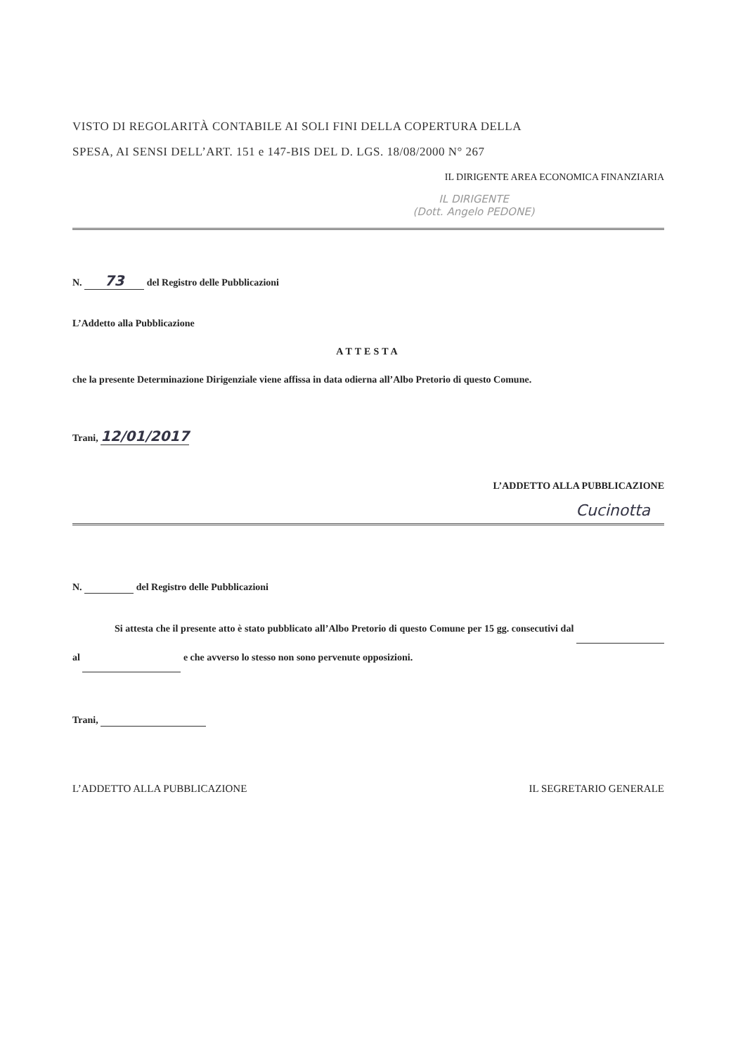VISTO DI REGOLARITÀ CONTABILE AI SOLI FINI DELLA COPERTURA DELLA
SPESA, AI SENSI DELL’ART. 151 e 147-BIS DEL D. LGS. 18/08/2000 N° 267
IL DIRIGENTE AREA ECONOMICA FINANZIARIA
IL DIRIGENTE
(Dott. Angelo PEDONE)
N. 73 del Registro delle Pubblicazioni
L’Addetto alla Pubblicazione
ATTESTA
che la presente Determinazione Dirigenziale viene affissa in data odierna all’Albo Pretorio di questo Comune.
Trani, 12/01/2017
L’ADDETTO ALLA PUBBLICAZIONE
Cucinotta
N. del Registro delle Pubblicazioni
Si attesta che il presente atto è stato pubblicato all’Albo Pretorio di questo Comune per 15 gg. consecutivi dal al e che avverso lo stesso non sono pervenute opposizioni.
Trani,
L’ADDETTO ALLA PUBBLICAZIONE IL SEGRETARIO GENERALE